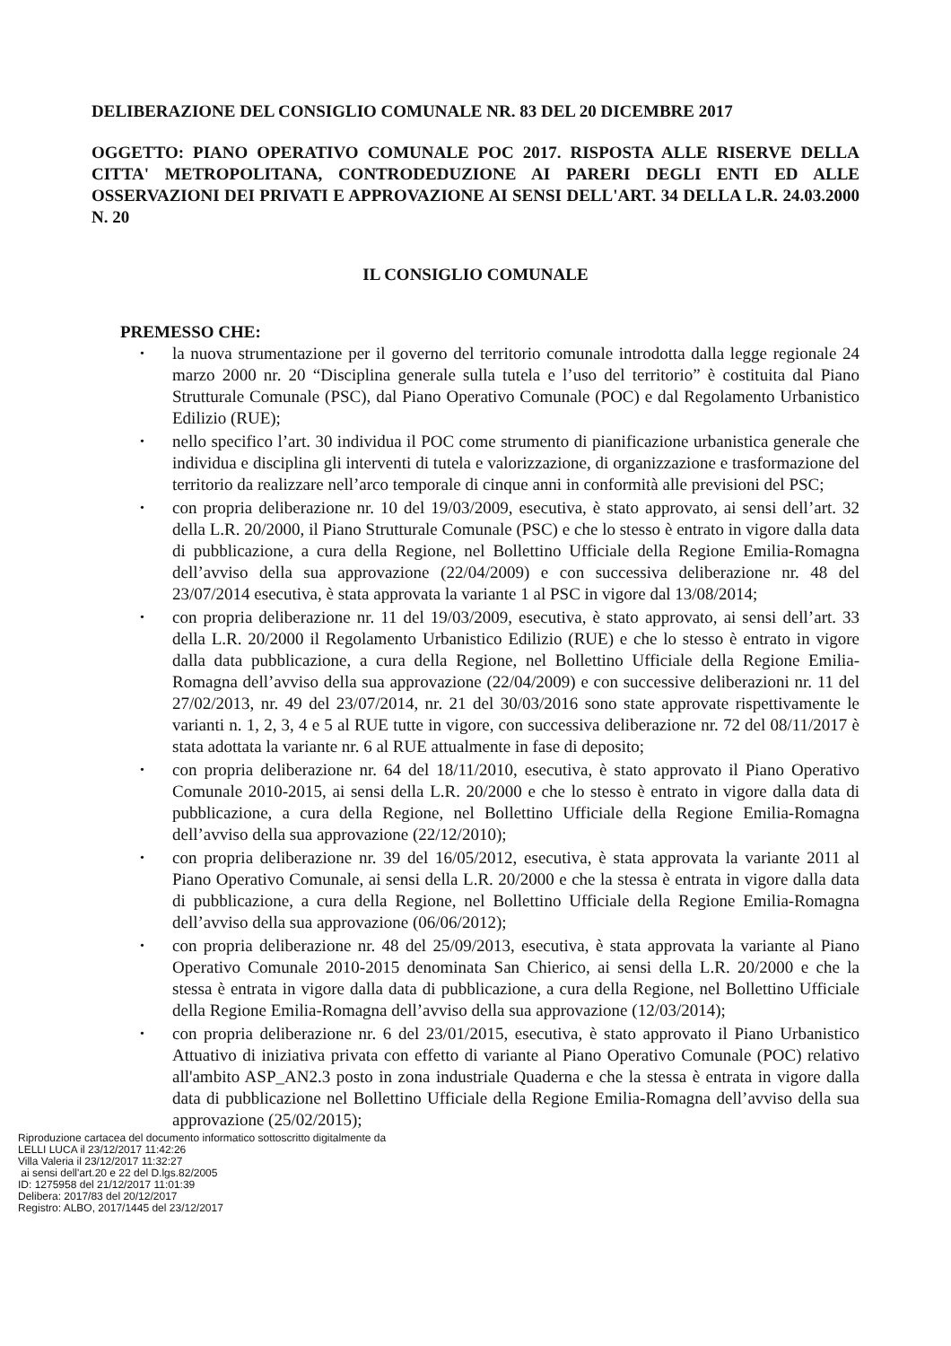DELIBERAZIONE DEL CONSIGLIO COMUNALE NR. 83 DEL 20 DICEMBRE 2017
OGGETTO: PIANO OPERATIVO COMUNALE POC 2017. RISPOSTA ALLE RISERVE DELLA CITTA' METROPOLITANA, CONTRODEDUZIONE AI PARERI DEGLI ENTI ED ALLE OSSERVAZIONI DEI PRIVATI E APPROVAZIONE AI SENSI DELL'ART. 34 DELLA L.R. 24.03.2000 N. 20
IL CONSIGLIO COMUNALE
PREMESSO CHE:
• la nuova strumentazione per il governo del territorio comunale introdotta dalla legge regionale 24 marzo 2000 nr. 20 “Disciplina generale sulla tutela e l’uso del territorio” è costituita dal Piano Strutturale Comunale (PSC), dal Piano Operativo Comunale (POC) e dal Regolamento Urbanistico Edilizio (RUE);
• nello specifico l’art. 30 individua il POC come strumento di pianificazione urbanistica generale che individua e disciplina gli interventi di tutela e valorizzazione, di organizzazione e trasformazione del territorio da realizzare nell’arco temporale di cinque anni in conformità alle previsioni del PSC;
• con propria deliberazione nr. 10 del 19/03/2009, esecutiva, è stato approvato, ai sensi dell’art. 32 della L.R. 20/2000, il Piano Strutturale Comunale (PSC) e che lo stesso è entrato in vigore dalla data di pubblicazione, a cura della Regione, nel Bollettino Ufficiale della Regione Emilia-Romagna dell’avviso della sua approvazione (22/04/2009) e con successiva deliberazione nr. 48 del 23/07/2014 esecutiva, è stata approvata la variante 1 al PSC in vigore dal 13/08/2014;
• con propria deliberazione nr. 11 del 19/03/2009, esecutiva, è stato approvato, ai sensi dell’art. 33 della L.R. 20/2000 il Regolamento Urbanistico Edilizio (RUE) e che lo stesso è entrato in vigore dalla data pubblicazione, a cura della Regione, nel Bollettino Ufficiale della Regione Emilia-Romagna dell’avviso della sua approvazione (22/04/2009) e con successive deliberazioni nr. 11 del 27/02/2013, nr. 49 del 23/07/2014, nr. 21 del 30/03/2016 sono state approvate rispettivamente le varianti n. 1, 2, 3, 4 e 5 al RUE tutte in vigore, con successiva deliberazione nr. 72 del 08/11/2017 è stata adottata la variante nr. 6 al RUE attualmente in fase di deposito;
• con propria deliberazione nr. 64 del 18/11/2010, esecutiva, è stato approvato il Piano Operativo Comunale 2010-2015, ai sensi della L.R. 20/2000 e che lo stesso è entrato in vigore dalla data di pubblicazione, a cura della Regione, nel Bollettino Ufficiale della Regione Emilia-Romagna dell’avviso della sua approvazione (22/12/2010);
• con propria deliberazione nr. 39 del 16/05/2012, esecutiva, è stata approvata la variante 2011 al Piano Operativo Comunale, ai sensi della L.R. 20/2000 e che la stessa è entrata in vigore dalla data di pubblicazione, a cura della Regione, nel Bollettino Ufficiale della Regione Emilia-Romagna dell’avviso della sua approvazione (06/06/2012);
• con propria deliberazione nr. 48 del 25/09/2013, esecutiva, è stata approvata la variante al Piano Operativo Comunale 2010-2015 denominata San Chierico, ai sensi della L.R. 20/2000 e che la stessa è entrata in vigore dalla data di pubblicazione, a cura della Regione, nel Bollettino Ufficiale della Regione Emilia-Romagna dell’avviso della sua approvazione (12/03/2014);
• con propria deliberazione nr. 6 del 23/01/2015, esecutiva, è stato approvato il Piano Urbanistico Attuativo di iniziativa privata con effetto di variante al Piano Operativo Comunale (POC) relativo all'ambito ASP_AN2.3 posto in zona industriale Quaderna e che la stessa è entrata in vigore dalla data di pubblicazione nel Bollettino Ufficiale della Regione Emilia-Romagna dell’avviso della sua approvazione (25/02/2015);
Riproduzione cartacea del documento informatico sottoscritto digitalmente da
LELLI LUCA il 23/12/2017 11:42:26
Villa Valeria il 23/12/2017 11:32:27
ai sensi dell'art.20 e 22 del D.lgs.82/2005
ID: 1275958 del 21/12/2017 11:01:39
Delibera: 2017/83 del 20/12/2017
Registro: ALBO, 2017/1445 del 23/12/2017